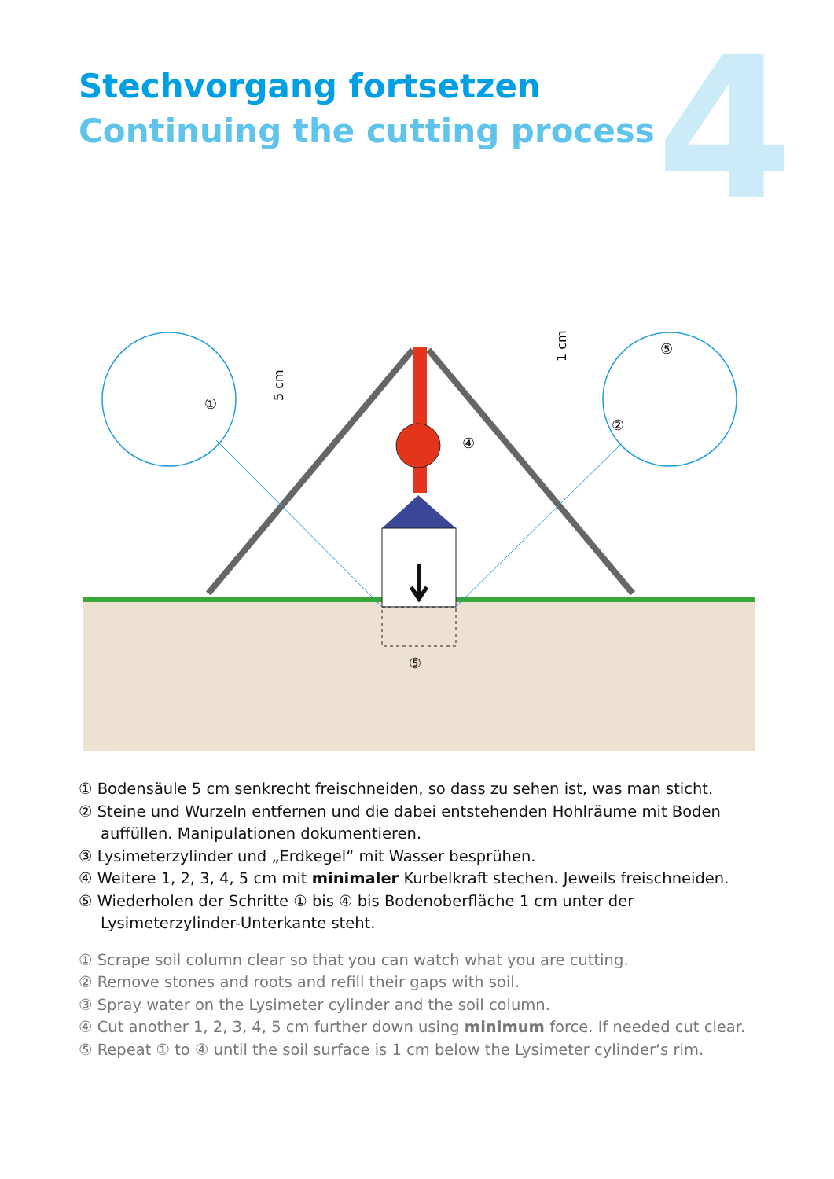Stechvorgang fortsetzen
Continuing the cutting process
4
①
⑤
②
④
⑤
5 cm
1 cm
① Bodensäule 5 cm senkrecht freischneiden, so dass zu sehen ist, was man sticht.
② Steine und Wurzeln entfernen und die dabei entstehenden Hohlräume mit Boden auffüllen. Manipulationen dokumentieren.
③ Lysimeterzylinder und „Erdkegel“ mit Wasser besprühen.
④ Weitere 1, 2, 3, 4, 5 cm mit minimaler Kurbelkraft stechen. Jeweils freischneiden.
⑤ Wiederholen der Schritte ① bis ④ bis Bodenoberfläche 1 cm unter der Lysimeterzylinder-Unterkante steht.
① Scrape soil column clear so that you can watch what you are cutting.
② Remove stones and roots and refill their gaps with soil.
③ Spray water on the Lysimeter cylinder and the soil column.
④ Cut another 1, 2, 3, 4, 5 cm further down using minimum force. If needed cut clear.
⑤ Repeat ① to ④ until the soil surface is 1 cm below the Lysimeter cylinder‘s rim.